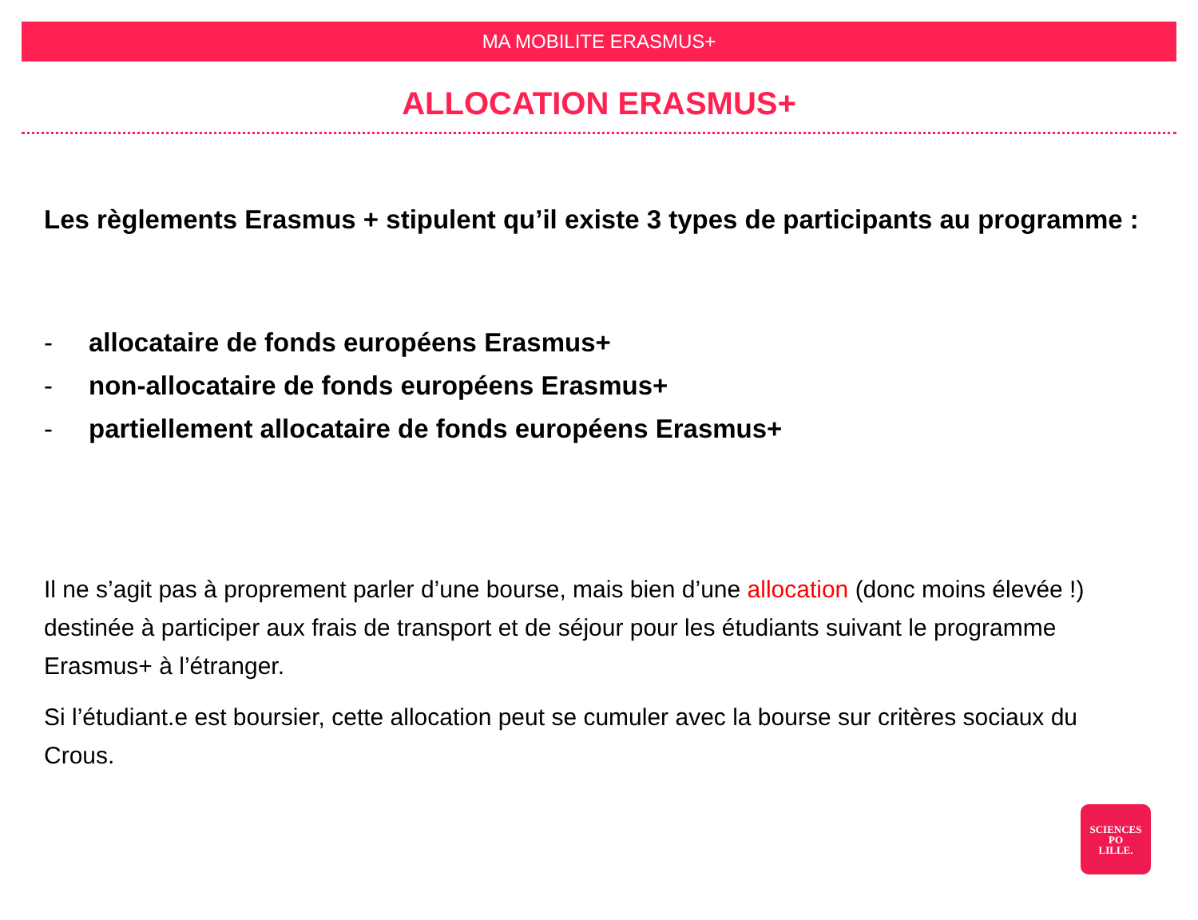MA MOBILITE ERASMUS+
ALLOCATION ERASMUS+
Les règlements Erasmus + stipulent qu’il existe 3 types de participants au programme :
- allocataire de fonds européens Erasmus+
- non-allocataire de fonds européens Erasmus+
- partiellement allocataire de fonds européens Erasmus+
Il ne s’agit pas à proprement parler d’une bourse, mais bien d’une allocation (donc moins élevée !) destinée à participer aux frais de transport et de séjour pour les étudiants suivant le programme Erasmus+ à l’étranger.
Si l’étudiant.e est boursier, cette allocation peut se cumuler avec la bourse sur critères sociaux du Crous.
SCIENCES
PO
LILLE.